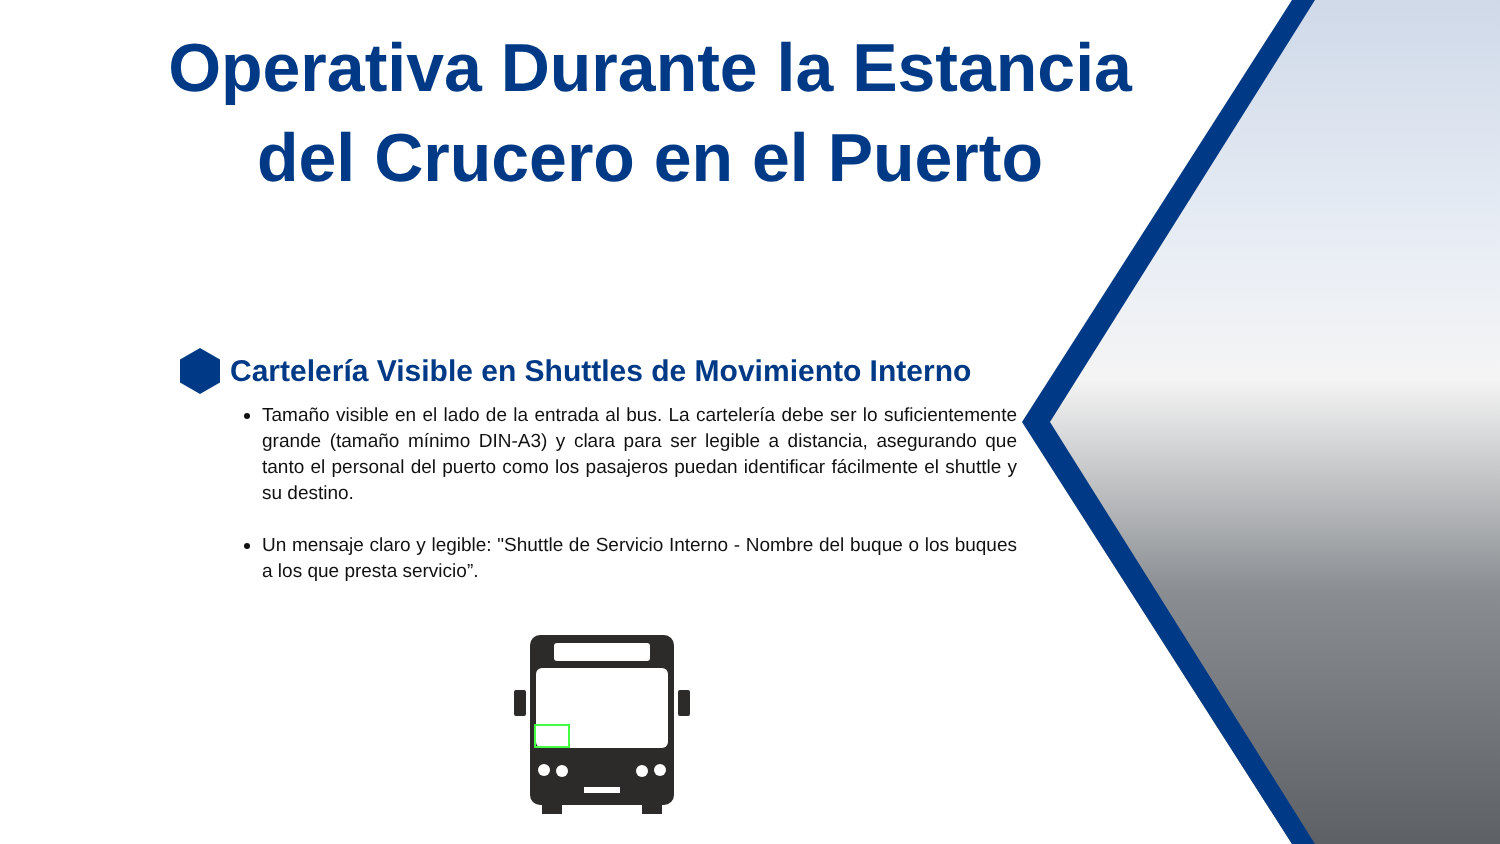Operativa Durante la Estancia
del Crucero en el Puerto
Cartelería Visible en Shuttles de Movimiento Interno
Tamaño visible en el lado de la entrada al bus. La cartelería debe ser lo suficientemente grande (tamaño mínimo DIN-A3) y clara para ser legible a distancia, asegurando que tanto el personal del puerto como los pasajeros puedan identificar fácilmente el shuttle y su destino.
Un mensaje claro y legible: "Shuttle de Servicio Interno - Nombre del buque o los buques a los que presta servicio”.